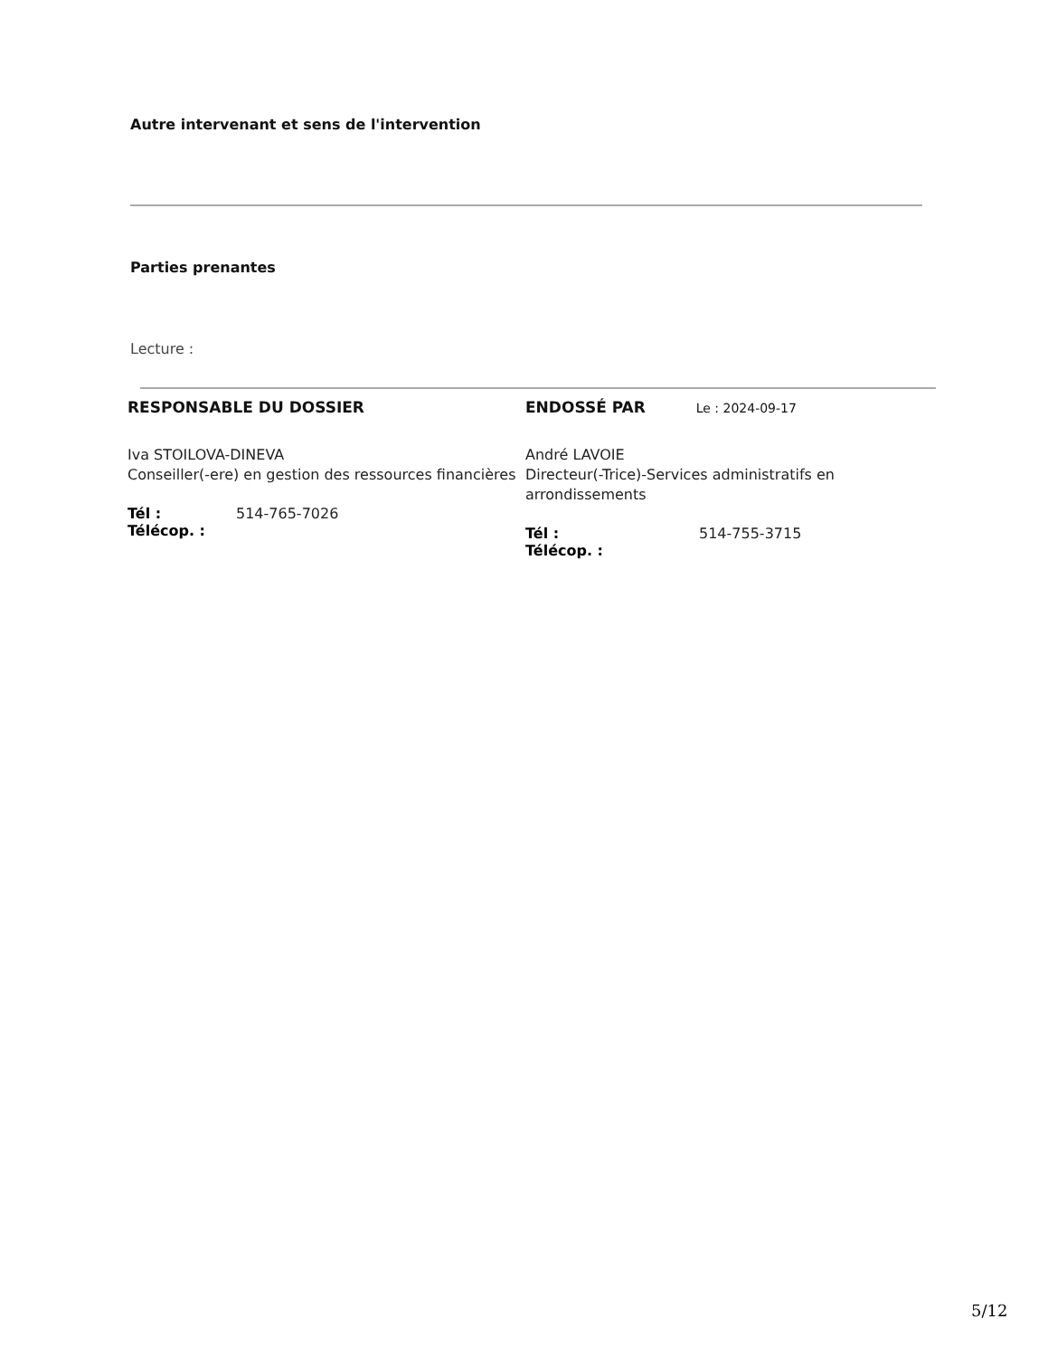Autre intervenant et sens de l'intervention
Parties prenantes
Lecture :
RESPONSABLE DU DOSSIER
Iva STOILOVA-DINEVA
Conseiller(-ere) en gestion des ressources financières
Tél : 514-765-7026
Télécop. :
ENDOSSÉ PAR Le : 2024-09-17
André LAVOIE
Directeur(-Trice)-Services administratifs en arrondissements
Tél : 514-755-3715
Télécop. :
5/12